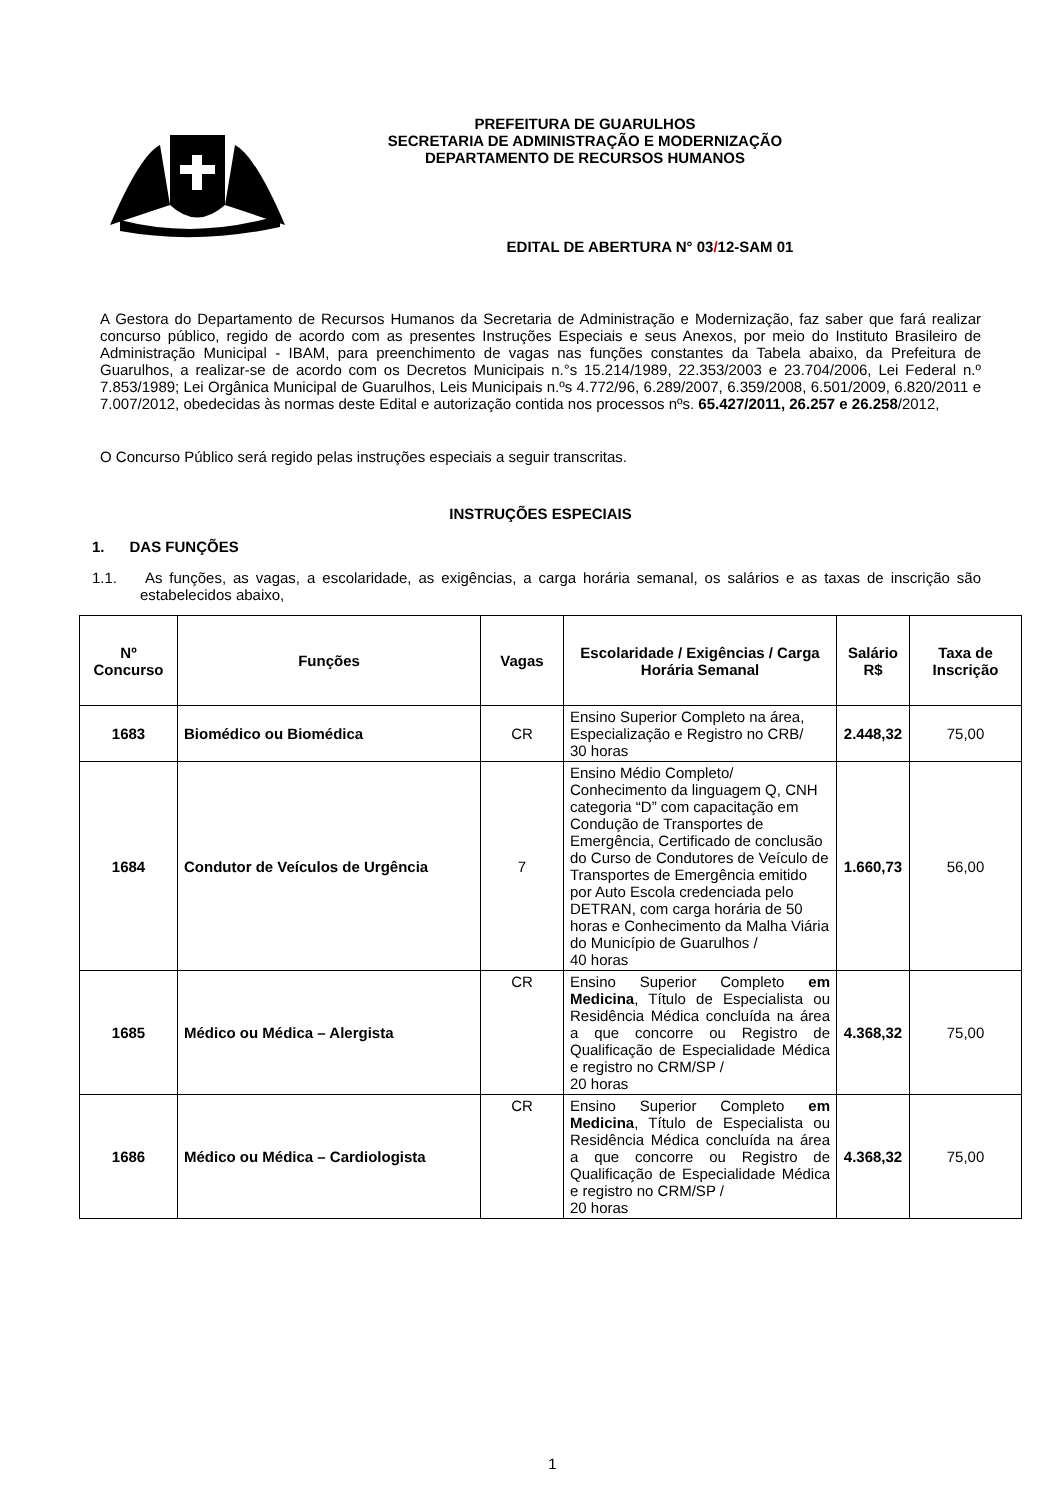PREFEITURA DE GUARULHOS
SECRETARIA DE ADMINISTRAÇÃO E MODERNIZAÇÃO
DEPARTAMENTO DE RECURSOS HUMANOS
EDITAL DE ABERTURA N° 03/12-SAM 01
A Gestora do Departamento de Recursos Humanos da Secretaria de Administração e Modernização, faz saber que fará realizar concurso público, regido de acordo com as presentes Instruções Especiais e seus Anexos, por meio do Instituto Brasileiro de Administração Municipal - IBAM, para preenchimento de vagas nas funções constantes da Tabela abaixo, da Prefeitura de Guarulhos, a realizar-se de acordo com os Decretos Municipais n.°s 15.214/1989, 22.353/2003 e 23.704/2006, Lei Federal n.º 7.853/1989; Lei Orgânica Municipal de Guarulhos, Leis Municipais n.ºs 4.772/96, 6.289/2007, 6.359/2008, 6.501/2009, 6.820/2011 e 7.007/2012, obedecidas às normas deste Edital e autorização contida nos processos nºs. 65.427/2011, 26.257 e 26.258/2012,
O Concurso Público será regido pelas instruções especiais a seguir transcritas.
INSTRUÇÕES ESPECIAIS
1. DAS FUNÇÕES
1.1. As funções, as vagas, a escolaridade, as exigências, a carga horária semanal, os salários e as taxas de inscrição são estabelecidos abaixo,
| Nº Concurso | Funções | Vagas | Escolaridade / Exigências / Carga Horária Semanal | Salário R$ | Taxa de Inscrição |
| --- | --- | --- | --- | --- | --- |
| 1683 | Biomédico ou Biomédica | CR | Ensino Superior Completo na área, Especialização e Registro no CRB/ 30 horas | 2.448,32 | 75,00 |
| 1684 | Condutor de Veículos de Urgência | 7 | Ensino Médio Completo/ Conhecimento da linguagem Q, CNH categoria “D” com capacitação em Condução de Transportes de Emergência, Certificado de conclusão do Curso de Condutores de Veículo de Transportes de Emergência emitido por Auto Escola credenciada pelo DETRAN, com carga horária de 50 horas e Conhecimento da Malha Viária do Município de Guarulhos / 40 horas | 1.660,73 | 56,00 |
| 1685 | Médico ou Médica – Alergista | CR | Ensino Superior Completo em Medicina , Título de Especialista ou Residência Médica concluída na área a que concorre ou Registro de Qualificação de Especialidade Médica e registro no CRM/SP / 20 horas | 4.368,32 | 75,00 |
| 1686 | Médico ou Médica – Cardiologista | CR | Ensino Superior Completo em Medicina , Título de Especialista ou Residência Médica concluída na área a que concorre ou Registro de Qualificação de Especialidade Médica e registro no CRM/SP / 20 horas | 4.368,32 | 75,00 |
1